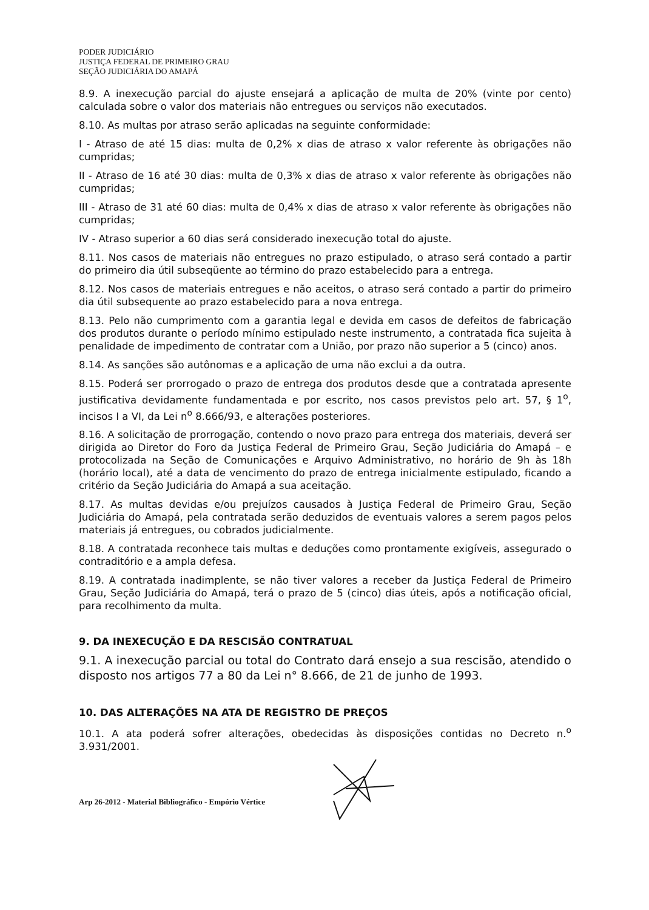PODER JUDICIÁRIO
JUSTIÇA FEDERAL DE PRIMEIRO GRAU
SEÇÃO JUDICIÁRIA DO AMAPÁ
8.9. A inexecução parcial do ajuste ensejará a aplicação de multa de 20% (vinte por cento) calculada sobre o valor dos materiais não entregues ou serviços não executados.
8.10. As multas por atraso serão aplicadas na seguinte conformidade:
I - Atraso de até 15 dias: multa de 0,2% x dias de atraso x valor referente às obrigações não cumpridas;
II - Atraso de 16 até 30 dias: multa de 0,3% x dias de atraso x valor referente às obrigações não cumpridas;
III - Atraso de 31 até 60 dias: multa de 0,4% x dias de atraso x valor referente às obrigações não cumpridas;
IV - Atraso superior a 60 dias será considerado inexecução total do ajuste.
8.11. Nos casos de materiais não entregues no prazo estipulado, o atraso será contado a partir do primeiro dia útil subseqüente ao término do prazo estabelecido para a entrega.
8.12. Nos casos de materiais entregues e não aceitos, o atraso será contado a partir do primeiro dia útil subsequente ao prazo estabelecido para a nova entrega.
8.13. Pelo não cumprimento com a garantia legal e devida em casos de defeitos de fabricação dos produtos durante o período mínimo estipulado neste instrumento, a contratada fica sujeita à penalidade de impedimento de contratar com a União, por prazo não superior a 5 (cinco) anos.
8.14. As sanções são autônomas e a aplicação de uma não exclui a da outra.
8.15. Poderá ser prorrogado o prazo de entrega dos produtos desde que a contratada apresente justificativa devidamente fundamentada e por escrito, nos casos previstos pelo art. 57, § 1<sup>o</sup>, incisos I a VI, da Lei n<sup>o</sup> 8.666/93, e alterações posteriores.
8.16. A solicitação de prorrogação, contendo o novo prazo para entrega dos materiais, deverá ser dirigida ao Diretor do Foro da Justiça Federal de Primeiro Grau, Seção Judiciária do Amapá – e protocolizada na Seção de Comunicações e Arquivo Administrativo, no horário de 9h às 18h (horário local), até a data de vencimento do prazo de entrega inicialmente estipulado, ficando a critério da Seção Judiciária do Amapá a sua aceitação.
8.17. As multas devidas e/ou prejuízos causados à Justiça Federal de Primeiro Grau, Seção Judiciária do Amapá, pela contratada serão deduzidos de eventuais valores a serem pagos pelos materiais já entregues, ou cobrados judicialmente.
8.18. A contratada reconhece tais multas e deduções como prontamente exigíveis, assegurado o contraditório e a ampla defesa.
8.19. A contratada inadimplente, se não tiver valores a receber da Justiça Federal de Primeiro Grau, Seção Judiciária do Amapá, terá o prazo de 5 (cinco) dias úteis, após a notificação oficial, para recolhimento da multa.
9. DA INEXECUÇÃO E DA RESCISÃO CONTRATUAL
9.1. A inexecução parcial ou total do Contrato dará ensejo a sua rescisão, atendido o disposto nos artigos 77 a 80 da Lei n° 8.666, de 21 de junho de 1993.
10. DAS ALTERAÇÕES NA ATA DE REGISTRO DE PREÇOS
10.1. A ata poderá sofrer alterações, obedecidas às disposições contidas no Decreto n.<sup>o</sup> 3.931/2001.
Arp 26-2012 - Material Bibliográfico - Empório Vértice